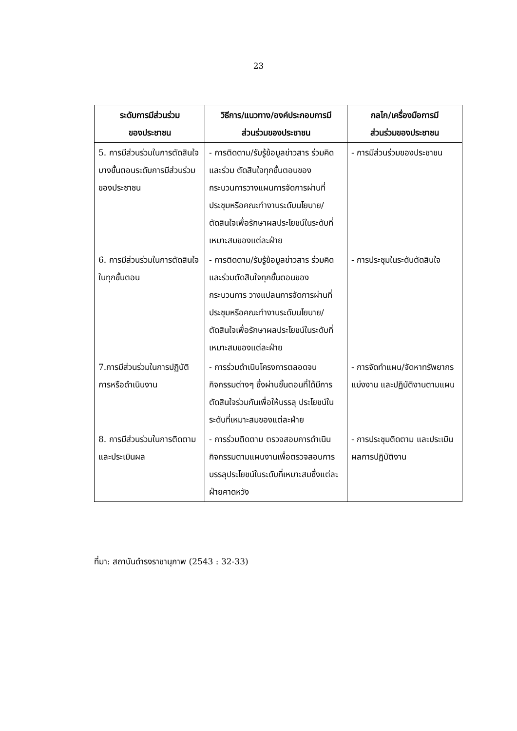23
| ระดับการมีส่วนร่วม ของประชาชน | วิธีการ/แนวทาง/องค์ประกอบการมี ส่วนร่วมของประชาชน | กลไก/เครื่องมือการมี ส่วนร่วมของประชาชน |
| --- | --- | --- |
| 5. การมีส่วนร่วมในการตัดสินใจบางขั้นตอนระดับการมีส่วนร่วมของประชาชน | - การติดตาม/รับรู้ข้อมูลข่าวสาร ร่วมคิดและร่วม ตัดสินใจทุกขั้นตอนของกระบวนการวางแผนการจัดการผ่านที่ประชุมหรือคณะทำงานระดับนโยบาย/ตัดสินใจเพื่อรักษาผลประโยชน์ในระดับที่ เหมาะสมของแต่ละฝ่าย | - การมีส่วนร่วมของประชาชน |
| 6. การมีส่วนร่วมในการตัดสินใจในทุกขั้นตอน | - การติดตาม/รับรู้ข้อมูลข่าวสาร ร่วมคิดและร่วมตัดสินใจทุกขั้นตอนของกระบวนการ วางแปลนการจัดการผ่านที่ประชุมหรือคณะทำงานระดับนโยบาย/ตัดสินใจเพื่อรักษาผลประโยชน์ในระดับที่เหมาะสมของแต่ละฝ่าย | - การประชุมในระดับตัดสินใจ |
| 7.การมีส่วนร่วมในการปฏิบัติการหรือดำเนินงาน | - การร่วมดำเนินโครงการตลอดจนกิจกรรมต่างๆ ซึ่งผ่านขั้นตอนที่ได้มีการตัดสินใจร่วมกันเพื่อให้บรรลุ ประโยชน์ในระดับที่เหมาะสมของแต่ละฝ่าย | - การจัดทำแผน/จัดหาทรัพยากร แบ่งงาน และปฏิบัติงานตามแผน |
| 8. การมีส่วนร่วมในการติดตามและประเมินผล | - การร่วมติดตาม ตรวจสอบการดำเนินกิจกรรมตามแผนงานเพื่อตรวจสอบการบรรลุประโยชน์ในระดับที่เหมาะสมซึ่งแต่ละฝ่ายคาดหวัง | - การประชุมติดตาม และประเมินผลการปฏิบัติงาน |
ที่มา: สถาบันดำรงราชานุภาพ (2543 : 32-33)